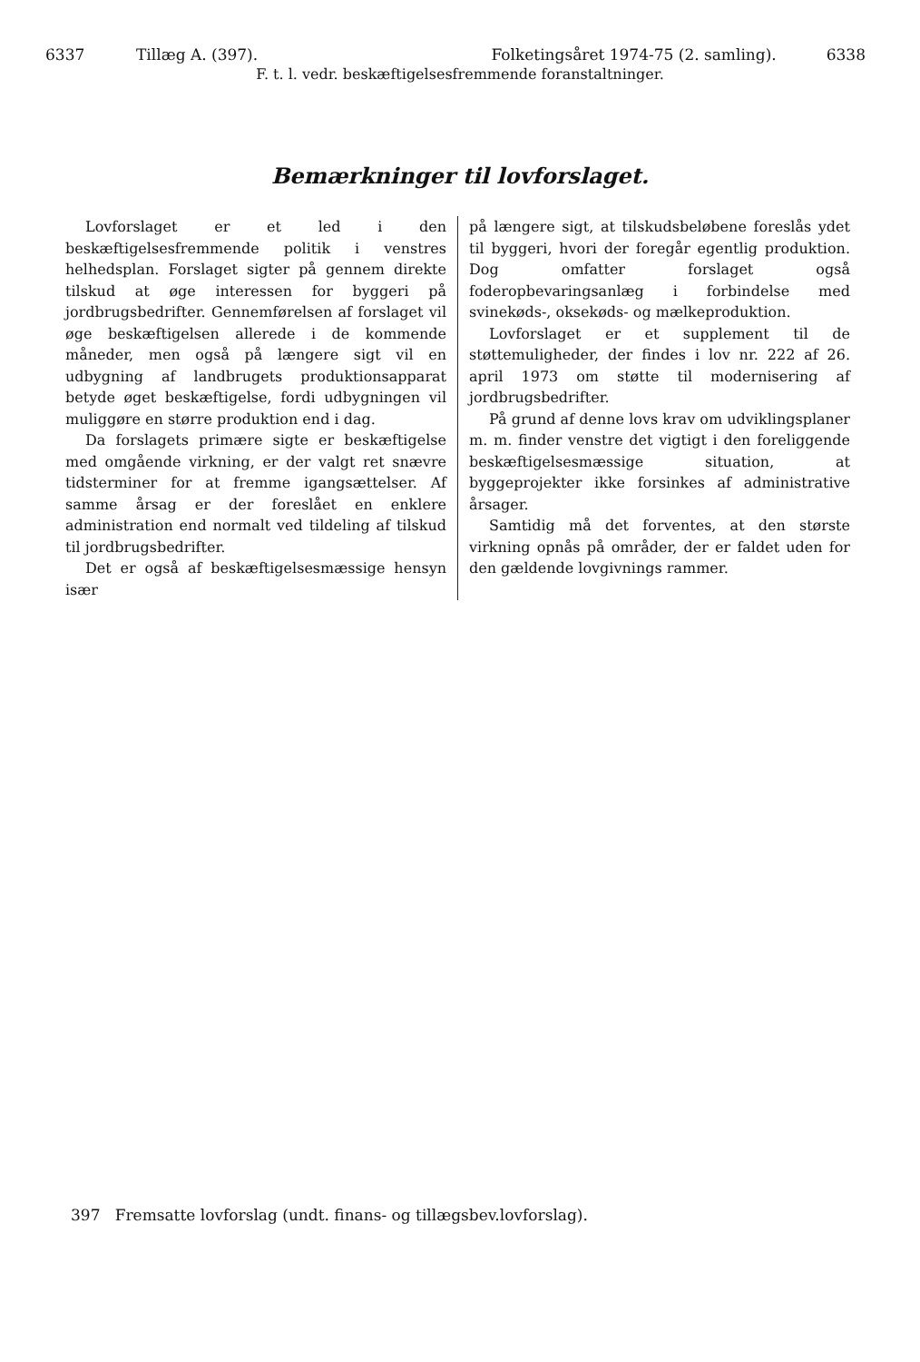6337 Tillæg A. (397). Folketingsåret 1974-75 (2. samling). 6338
F. t. l. vedr. beskæftigelsesfremmende foranstaltninger.
Bemærkninger til lovforslaget.
Lovforslaget er et led i den beskæftigelsesfremmende politik i venstres helhedsplan. Forslaget sigter på gennem direkte tilskud at øge interessen for byggeri på jordbrugsbedrifter. Gennemførelsen af forslaget vil øge beskæftigelsen allerede i de kommende måneder, men også på længere sigt vil en udbygning af landbrugets produktionsapparat betyde øget beskæftigelse, fordi udbygningen vil muliggøre en større produktion end i dag.
Da forslagets primære sigte er beskæftigelse med omgående virkning, er der valgt ret snævre tidsterminer for at fremme igangsættelser. Af samme årsag er der foreslået en enklere administration end normalt ved tildeling af tilskud til jordbrugsbedrifter.
Det er også af beskæftigelsesmæssige hensyn især
på længere sigt, at tilskudsbeløbene foreslås ydet til byggeri, hvori der foregår egentlig produktion. Dog omfatter forslaget også foderopbevaringsanlæg i forbindelse med svinekøds-, oksekøds- og mælkeproduktion.
Lovforslaget er et supplement til de støttemuligheder, der findes i lov nr. 222 af 26. april 1973 om støtte til modernisering af jordbrugsbedrifter.
På grund af denne lovs krav om udviklingsplaner m. m. finder venstre det vigtigt i den foreliggende beskæftigelsesmæssige situation, at byggeprojekter ikke forsinkes af administrative årsager.
Samtidig må det forventes, at den største virkning opnås på områder, der er faldet uden for den gældende lovgivnings rammer.
397 Fremsatte lovforslag (undt. finans- og tillægsbev.lovforslag).